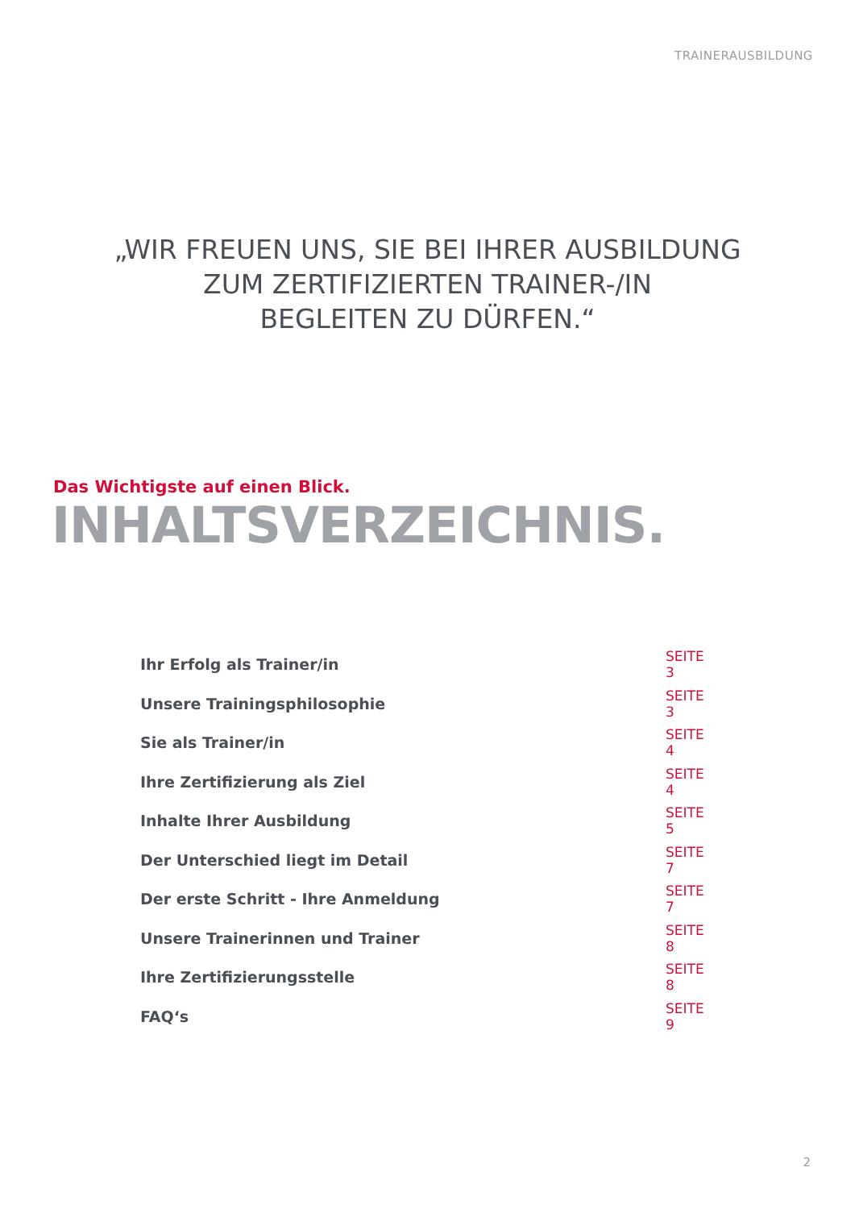TRAINERAUSBILDUNG
„WIR FREUEN UNS, SIE BEI IHRER AUSBILDUNG
ZUM ZERTIFIZIERTEN TRAINER-/IN
BEGLEITEN ZU DÜRFEN.“
Das Wichtigste auf einen Blick.
INHALTSVERZEICHNIS.
| Ihr Erfolg als Trainer/in | SEITE 3 |
| Unsere Trainingsphilosophie | SEITE 3 |
| Sie als Trainer/in | SEITE 4 |
| Ihre Zertifizierung als Ziel | SEITE 4 |
| Inhalte Ihrer Ausbildung | SEITE 5 |
| Der Unterschied liegt im Detail | SEITE 7 |
| Der erste Schritt - Ihre Anmeldung | SEITE 7 |
| Unsere Trainerinnen und Trainer | SEITE 8 |
| Ihre Zertifizierungsstelle | SEITE 8 |
| FAQ‘s | SEITE 9 |
2